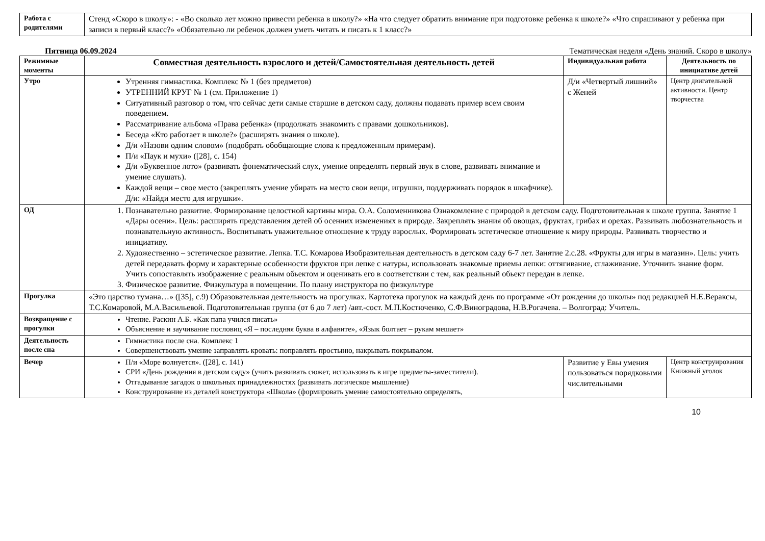| Работа с родителями | Стенд «Скоро в школу»: - «Во сколько лет можно привести ребенка в школу?» «На что следует обратить внимание при подготовке ребенка к школе?» «Что спрашивают у ребенка при записи в первый класс?» «Обязательно ли ребенок должен уметь читать и писать к 1 класс?» |
Пятница 06.09.2024 Тематическая неделя «День знаний. Скоро в школу»
| Режимные моменты | Совместная деятельность взрослого и детей/Самостоятельная деятельность детей | Индивидуальная работа | Деятельность по инициативе детей |
| --- | --- | --- | --- |
| Утро | Утренняя гимнастика. Комплекс № 1 (без предметов) УТРЕННИЙ КРУГ № 1 (см. Приложение 1) Ситуативный разговор о том, что сейчас дети самые старшие в детском саду, должны подавать пример всем своим поведением. Рассматривание альбома «Права ребенка» (продолжать знакомить с правами дошкольников). Беседа «Кто работает в школе?» (расширять знания о школе). Д/и «Назови одним словом» (подобрать обобщающие слова к предложенным примерам). П/и «Паук и мухи» ([28], с. 154) Д/и «Буквенное лото» (развивать фонематический слух, умение определять первый звук в слове, развивать внимание и умение слушать). Каждой вещи – свое место (закреплять умение убирать на место свои вещи, игрушки, поддерживать порядок в шкафчике). Д/и: «Найди место для игрушки». | Д/и «Четвертый лишний» с Женей | Центр двигательной активности. Центр творчества |
| ОД | 1. Познавательно развитие. Формирование целостной картины мира. О.А. Соломенникова Ознакомление с природой в детском саду. Подготовительная к школе группа. Занятие 1 «Дары осени». Цель: расширять представления детей об осенних изменениях в природе. Закреплять знания об овощах, фруктах, грибах и орехах. Развивать любознательность и познавательную активность. Воспитывать уважительное отношение к труду взрослых. Формировать эстетическое отношение к миру природы. Развивать творчество и инициативу. 2. Художественно – эстетическое развитие. Лепка. Т.С. Комарова Изобразительная деятельность в детском саду 6-7 лет. Занятие 2.с.28. «Фрукты для игры в магазин». Цель: учить детей передавать форму и характерные особенности фруктов при лепке с натуры, использовать знакомые приемы лепки: оттягивание, сглаживание. Уточнить знание форм. Учить сопоставлять изображение с реальным обьектом и оценивать его в соответствии с тем, как реальный обьект передан в лепке. 3. Физическое развитие. Физкультура в помещении. По плану инструктора по физкультуре | | |
| Прогулка | «Это царство тумана…» ([35], с.9) Образовательная деятельность на прогулках. Картотека прогулок на каждый день по программе «От рождения до школы» под редакцией Н.Е.Вераксы, Т.С.Комаровой, М.А.Васильевой. Подготовительная группа (от 6 до 7 лет) /авт.-сост. М.П.Костюченко, С.Ф.Виноградова, Н.В.Рогачева. – Волгоград: Учитель. | | |
| Возвращение с прогулки | Чтение. Раскин А.Б. «Как папа учился писать» Объяснение и заучивание пословиц «Я – последняя буква в алфавите», «Язык болтает – рукам мешает» | | |
| Деятельность после сна | Гимнастика после сна. Комплекс 1 Совершенствовать умение заправлять кровать: поправлять простыню, накрывать покрывалом. | | |
| Вечер | П/и «Море волнуется». ([28], с. 141) СРИ «День рождения в детском саду» (учить развивать сюжет, использовать в игре предметы-заместители). Отгадывание загадок о школьных принадлежностях (развивать логическое мышление) Конструирование из деталей конструктора «Школа» (формировать умение самостоятельно определять, | Развитие у Евы умения пользоваться порядковыми числительными | Центр конструирования Книжный уголок |
10